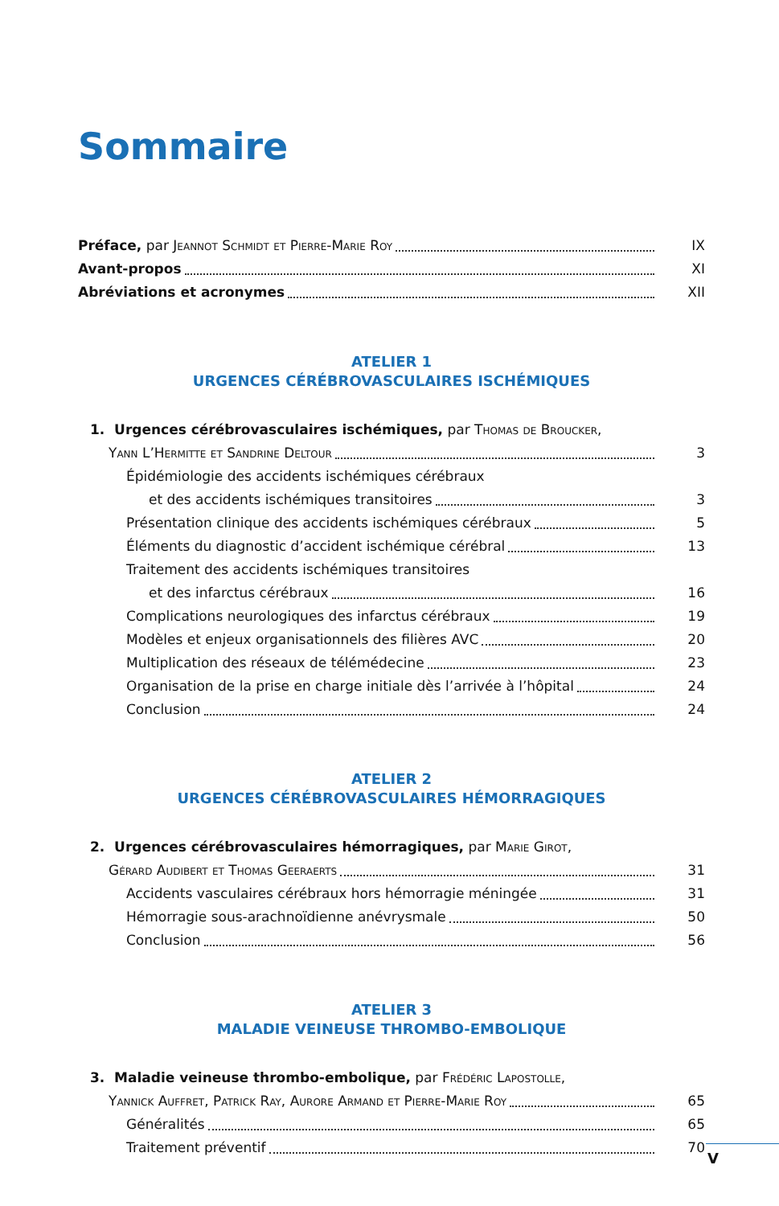Sommaire
Préface, par Jeannot Schmidt et Pierre-Marie Roy IX
Avant-propos XI
Abréviations et acronymes XII
ATELIER 1
URGENCES CÉRÉBROVASCULAIRES ISCHÉMIQUES
1. Urgences cérébrovasculaires ischémiques, par Thomas de Broucker,
Yann L’Hermitte et Sandrine Deltour 3
Épidémiologie des accidents ischémiques cérébraux
et des accidents ischémiques transitoires 3
Présentation clinique des accidents ischémiques cérébraux 5
Éléments du diagnostic d’accident ischémique cérébral 13
Traitement des accidents ischémiques transitoires
et des infarctus cérébraux 16
Complications neurologiques des infarctus cérébraux 19
Modèles et enjeux organisationnels des filières AVC 20
Multiplication des réseaux de télémédecine 23
Organisation de la prise en charge initiale dès l’arrivée à l’hôpital 24
Conclusion 24
ATELIER 2
URGENCES CÉRÉBROVASCULAIRES HÉMORRAGIQUES
2. Urgences cérébrovasculaires hémorragiques, par Marie Girot,
Gérard Audibert et Thomas Geeraerts 31
Accidents vasculaires cérébraux hors hémorragie méningée 31
Hémorragie sous-arachnoïdienne anévrysmale 50
Conclusion 56
ATELIER 3
MALADIE VEINEUSE THROMBO-EMBOLIQUE
3. Maladie veineuse thrombo-embolique, par Frédéric Lapostolle,
Yannick Auffret, Patrick Ray, Aurore Armand et Pierre-Marie Roy 65
Généralités 65
Traitement préventif 70
V